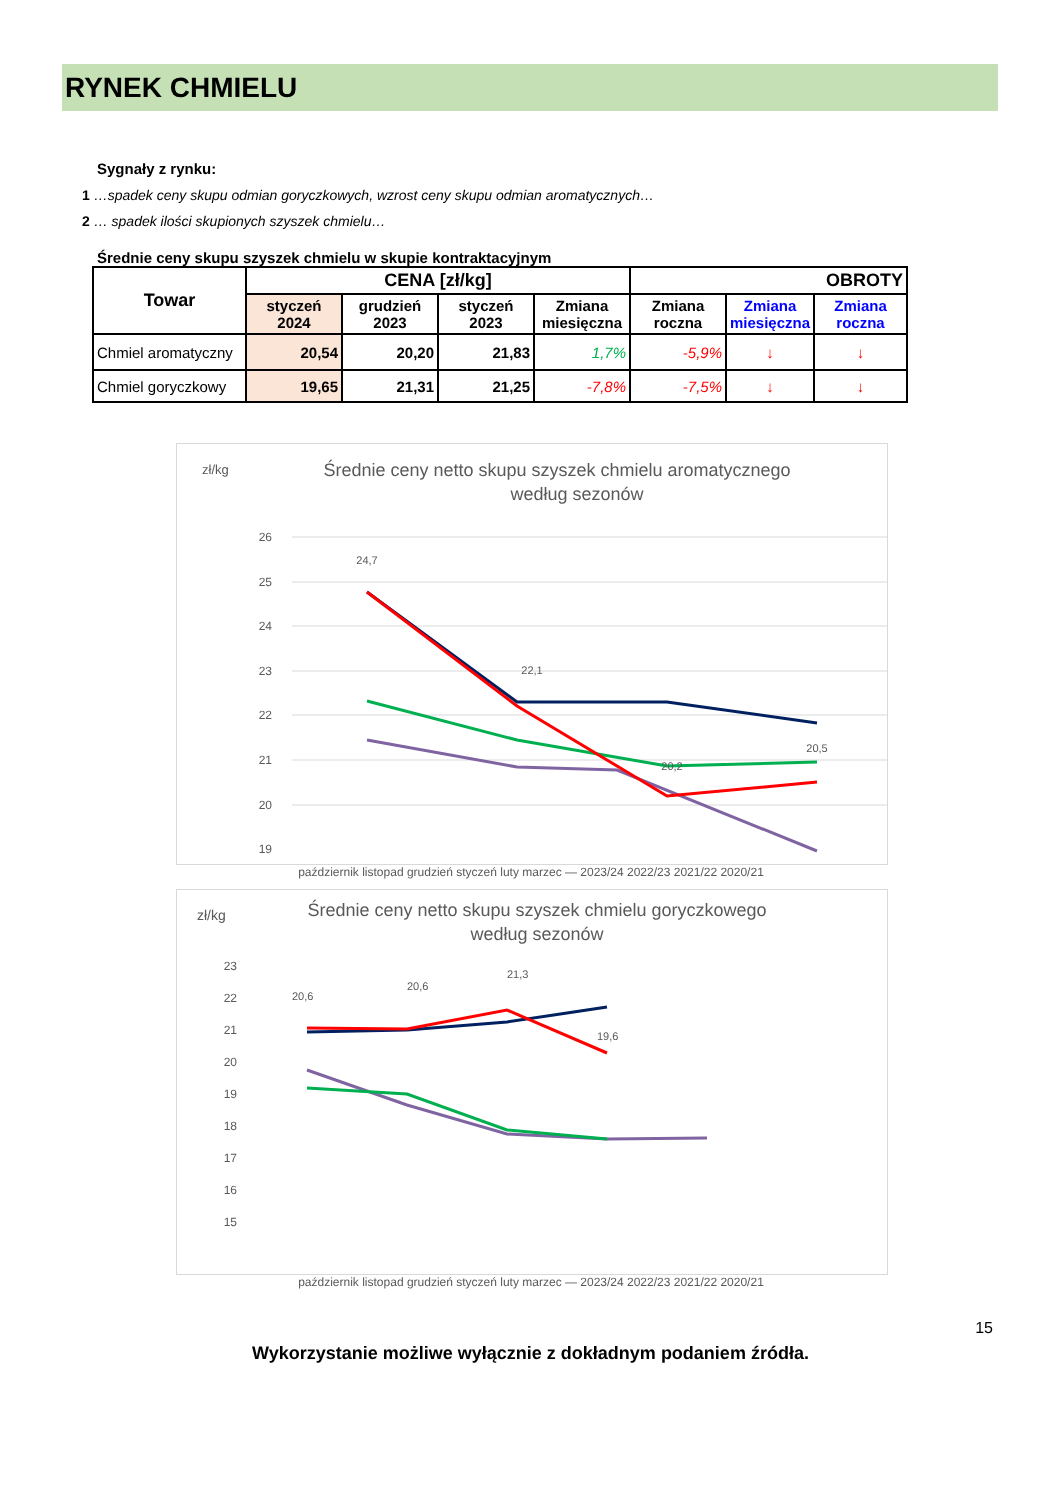RYNEK CHMIELU
Sygnały z rynku:
1 …spadek ceny skupu odmian goryczkowych, wzrost ceny skupu odmian aromatycznych…
2 … spadek ilości skupionych szyszek chmielu…
Średnie ceny skupu szyszek chmielu w skupie kontraktacyjnym
| Towar | CENA [zł/kg] | | | | OBROTY | | |
| --- | --- | --- | --- | --- | --- | --- | --- |
| | styczeń 2024 | grudzień 2023 | styczeń 2023 | Zmiana miesięczna | Zmiana roczna | Zmiana miesięczna | Zmiana roczna |
| Chmiel aromatyczny | 20,54 | 20,20 | 21,83 | 1,7% | -5,9% | ↓ | ↓ |
| Chmiel goryczkowy | 19,65 | 21,31 | 21,25 | -7,8% | -7,5% | ↓ | ↓ |
zł/kg
Średnie ceny netto skupu szyszek chmielu aromatycznego
według sezonów
26
25
24
23
22
21
20
19
24,7
22,1
20,2
20,5
październik listopad grudzień styczeń luty marzec — 2023/24 2022/23 2021/22 2020/21
zł/kg
Średnie ceny netto skupu szyszek chmielu goryczkowego
według sezonów
23
22
21
20
19
18
17
16
15
20,6
20,6
21,3
19,6
październik listopad grudzień styczeń luty marzec — 2023/24 2022/23 2021/22 2020/21
15
Wykorzystanie możliwe wyłącznie z dokładnym podaniem źródła.